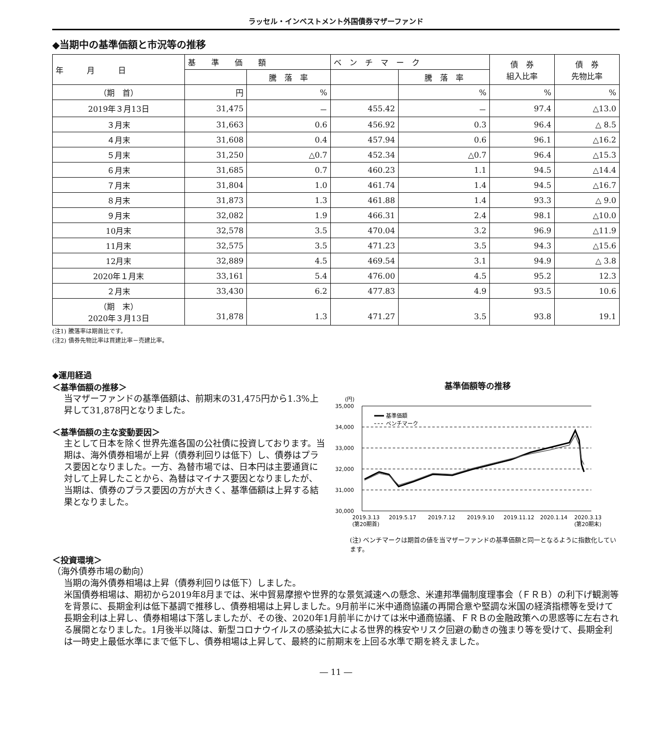ラッセル・インベストメント外国債券マザーファンド
◆当期中の基準価額と市況等の推移
| 年 月 日 | 基 準 価 額 | | ベ ン チ マ ー ク | | 債 券 組入比率 | 債 券 先物比率 |
| --- | --- | --- | --- | --- | --- | --- |
| | | 騰 落 率 | | 騰 落 率 | | |
| （期 首） | 円 | % | | % | % | % |
| 2019年３月13日 | 31,475 | － | 455.42 | － | 97.4 | △13.0 |
| ３月末 | 31,663 | 0.6 | 456.92 | 0.3 | 96.4 | △ 8.5 |
| ４月末 | 31,608 | 0.4 | 457.94 | 0.6 | 96.1 | △16.2 |
| ５月末 | 31,250 | △0.7 | 452.34 | △0.7 | 96.4 | △15.3 |
| ６月末 | 31,685 | 0.7 | 460.23 | 1.1 | 94.5 | △14.4 |
| ７月末 | 31,804 | 1.0 | 461.74 | 1.4 | 94.5 | △16.7 |
| ８月末 | 31,873 | 1.3 | 461.88 | 1.4 | 93.3 | △ 9.0 |
| ９月末 | 32,082 | 1.9 | 466.31 | 2.4 | 98.1 | △10.0 |
| 10月末 | 32,578 | 3.5 | 470.04 | 3.2 | 96.9 | △11.9 |
| 11月末 | 32,575 | 3.5 | 471.23 | 3.5 | 94.3 | △15.6 |
| 12月末 | 32,889 | 4.5 | 469.54 | 3.1 | 94.9 | △ 3.8 |
| 2020年１月末 | 33,161 | 5.4 | 476.00 | 4.5 | 95.2 | 12.3 |
| ２月末 | 33,430 | 6.2 | 477.83 | 4.9 | 93.5 | 10.6 |
| （期 末） 2020年３月13日 | 31,878 | 1.3 | 471.27 | 3.5 | 93.8 | 19.1 |
(注1) 騰落率は期首比です。
(注2) 債券先物比率は買建比率－売建比率。
◆運用経過
＜基準価額の推移＞
当マザーファンドの基準価額は、前期末の31,475円から1.3%上昇して31,878円となりました。
＜基準価額の主な変動要因＞
主として日本を除く世界先進各国の公社債に投資しております。当期は、海外債券相場が上昇（債券利回りは低下）し、債券はプラス要因となりました。一方、為替市場では、日本円は主要通貨に対して上昇したことから、為替はマイナス要因となりましたが、当期は、債券のプラス要因の方が大きく、基準価額は上昇する結果となりました。
基準価額等の推移
(円)
35,000
34,000
33,000
32,000
31,000
30,000
基準価額
ベンチマーク
2019.3.13
2019.5.17
2019.7.12
2019.9.10
2019.11.12
2020.1.14
2020.3.13
(第20期首)
(第20期末)
(注) ベンチマークは期首の値を当マザーファンドの基準価額と同一となるように指数化しています。
＜投資環境＞
（海外債券市場の動向）
当期の海外債券相場は上昇（債券利回りは低下）しました。
米国債券相場は、期初から2019年8月までは、米中貿易摩擦や世界的な景気減速への懸念、米連邦準備制度理事会（ＦＲＢ）の利下げ観測等を背景に、長期金利は低下基調で推移し、債券相場は上昇しました。9月前半に米中通商協議の再開合意や堅調な米国の経済指標等を受けて長期金利は上昇し、債券相場は下落しましたが、その後、2020年1月前半にかけては米中通商協議、ＦＲＢの金融政策への思惑等に左右される展開となりました。1月後半以降は、新型コロナウイルスの感染拡大による世界的株安やリスク回避の動きの強まり等を受けて、長期金利は一時史上最低水準にまで低下し、債券相場は上昇して、最終的に前期末を上回る水準で期を終えました。
― 11 ―